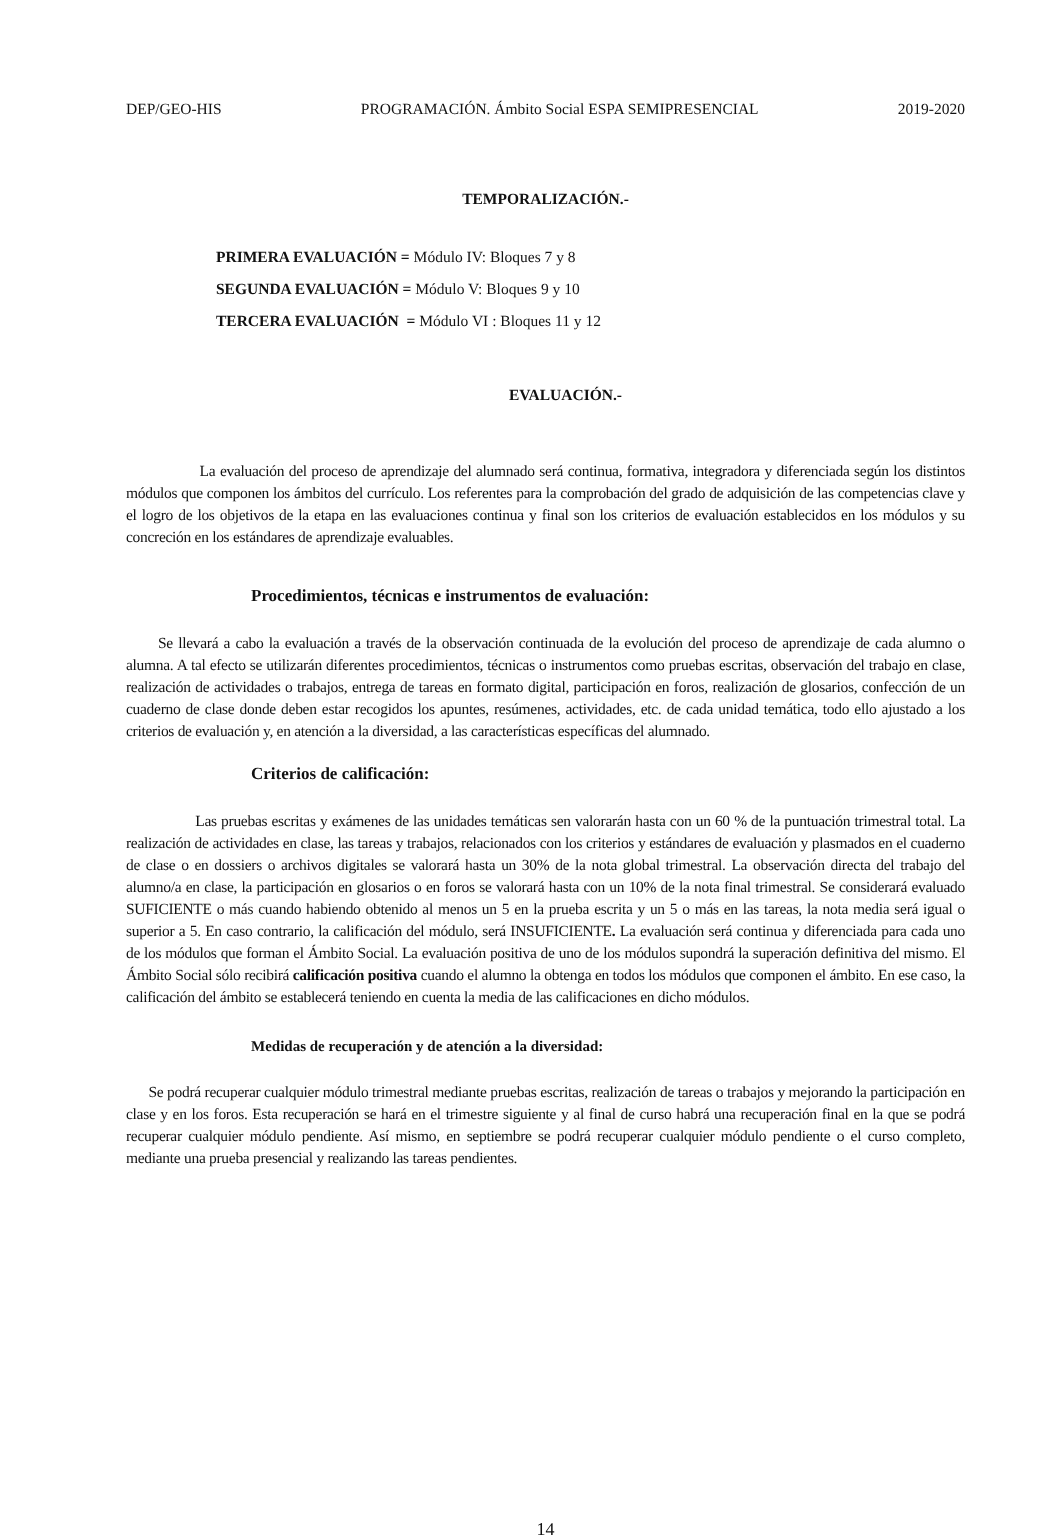DEP/GEO-HIS PROGRAMACIÓN. Ámbito Social ESPA SEMIPRESENCIAL 2019-2020
TEMPORALIZACIÓN.-
PRIMERA EVALUACIÓN = Módulo IV: Bloques 7 y 8
SEGUNDA EVALUACIÓN = Módulo V: Bloques 9 y 10
TERCERA EVALUACIÓN = Módulo VI : Bloques 11 y 12
EVALUACIÓN.-
La evaluación del proceso de aprendizaje del alumnado será continua, formativa, integradora y diferenciada según los distintos módulos que componen los ámbitos del currículo. Los referentes para la comprobación del grado de adquisición de las competencias clave y el logro de los objetivos de la etapa en las evaluaciones continua y final son los criterios de evaluación establecidos en los módulos y su concreción en los estándares de aprendizaje evaluables.
Procedimientos, técnicas e instrumentos de evaluación:
Se llevará a cabo la evaluación a través de la observación continuada de la evolución del proceso de aprendizaje de cada alumno o alumna. A tal efecto se utilizarán diferentes procedimientos, técnicas o instrumentos como pruebas escritas, observación del trabajo en clase, realización de actividades o trabajos, entrega de tareas en formato digital, participación en foros, realización de glosarios, confección de un cuaderno de clase donde deben estar recogidos los apuntes, resúmenes, actividades, etc. de cada unidad temática, todo ello ajustado a los criterios de evaluación y, en atención a la diversidad, a las características específicas del alumnado.
Criterios de calificación:
Las pruebas escritas y exámenes de las unidades temáticas sen valorarán hasta con un 60 % de la puntuación trimestral total. La realización de actividades en clase, las tareas y trabajos, relacionados con los criterios y estándares de evaluación y plasmados en el cuaderno de clase o en dossiers o archivos digitales se valorará hasta un 30% de la nota global trimestral. La observación directa del trabajo del alumno/a en clase, la participación en glosarios o en foros se valorará hasta con un 10% de la nota final trimestral. Se considerará evaluado SUFICIENTE o más cuando habiendo obtenido al menos un 5 en la prueba escrita y un 5 o más en las tareas, la nota media será igual o superior a 5. En caso contrario, la calificación del módulo, será INSUFICIENTE. La evaluación será continua y diferenciada para cada uno de los módulos que forman el Ámbito Social. La evaluación positiva de uno de los módulos supondrá la superación definitiva del mismo. El Ámbito Social sólo recibirá calificación positiva cuando el alumno la obtenga en todos los módulos que componen el ámbito. En ese caso, la calificación del ámbito se establecerá teniendo en cuenta la media de las calificaciones en dicho módulos.
Medidas de recuperación y de atención a la diversidad:
Se podrá recuperar cualquier módulo trimestral mediante pruebas escritas, realización de tareas o trabajos y mejorando la participación en clase y en los foros. Esta recuperación se hará en el trimestre siguiente y al final de curso habrá una recuperación final en la que se podrá recuperar cualquier módulo pendiente. Así mismo, en septiembre se podrá recuperar cualquier módulo pendiente o el curso completo, mediante una prueba presencial y realizando las tareas pendientes.
14